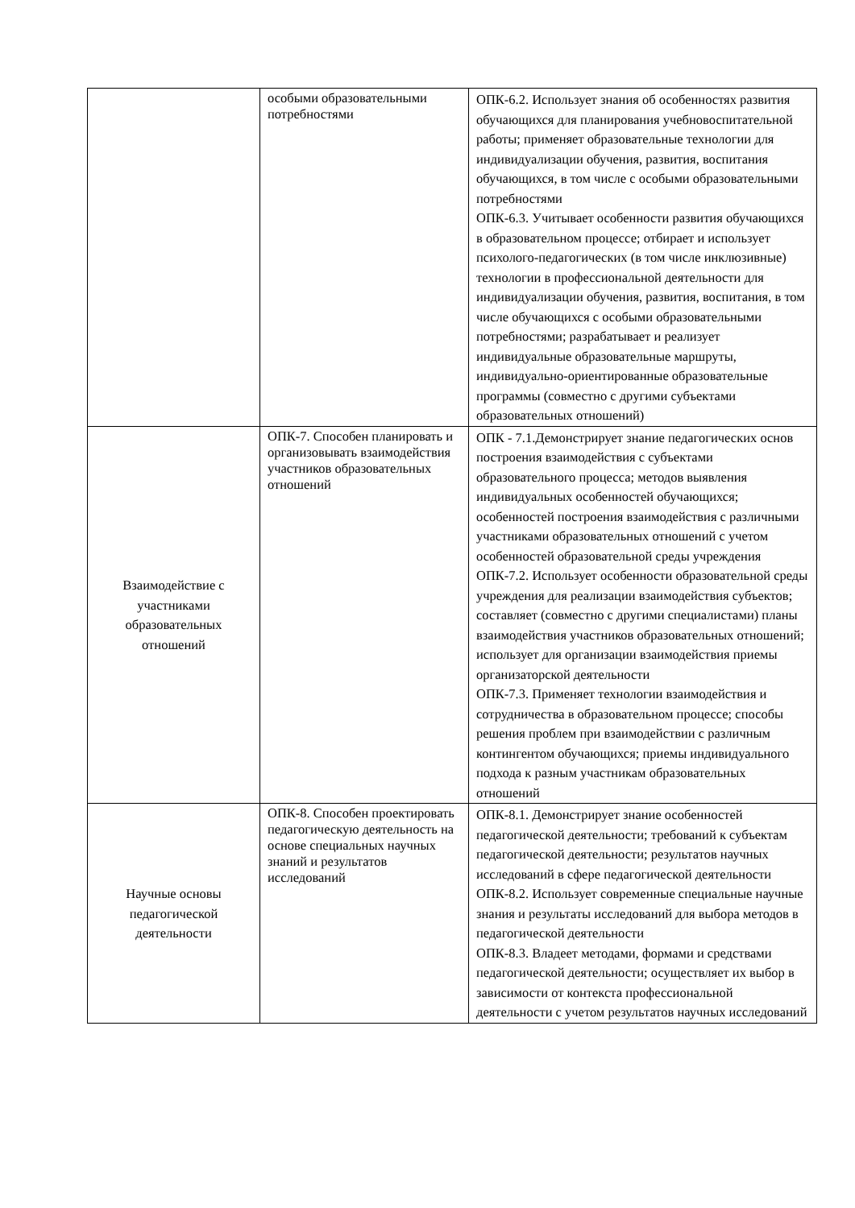| | особыми образовательными потребностями | ОПК-6.2. Использует знания об особенностях развития обучающихся для планирования учебновоспитательной работы; применяет образовательные технологии для индивидуализации обучения, развития, воспитания обучающихся, в том числе с особыми образовательными потребностями ОПК-6.3. Учитывает особенности развития обучающихся в образовательном процессе; отбирает и использует психолого-педагогических (в том числе инклюзивные) технологии в профессиональной деятельности для индивидуализации обучения, развития, воспитания, в том числе обучающихся с особыми образовательными потребностями; разрабатывает и реализует индивидуальные образовательные маршруты, индивидуально-ориентированные образовательные программы (совместно с другими субъектами образовательных отношений) |
| Взаимодействие с участниками образовательных отношений | ОПК-7. Способен планировать и организовывать взаимодействия участников образовательных отношений | ОПК - 7.1.Демонстрирует знание педагогических основ построения взаимодействия с субъектами образовательного процесса; методов выявления индивидуальных особенностей обучающихся; особенностей построения взаимодействия с различными участниками образовательных отношений с учетом особенностей образовательной среды учреждения ОПК-7.2. Использует особенности образовательной среды учреждения для реализации взаимодействия субъектов; составляет (совместно с другими специалистами) планы взаимодействия участников образовательных отношений; использует для организации взаимодействия приемы организаторской деятельности ОПК-7.3. Применяет технологии взаимодействия и сотрудничества в образовательном процессе; способы решения проблем при взаимодействии с различным контингентом обучающихся; приемы индивидуального подхода к разным участникам образовательных отношений |
| Научные основы педагогической деятельности | ОПК-8. Способен проектировать педагогическую деятельность на основе специальных научных знаний и результатов исследований | ОПК-8.1. Демонстрирует знание особенностей педагогической деятельности; требований к субъектам педагогической деятельности; результатов научных исследований в сфере педагогической деятельности ОПК-8.2. Использует современные специальные научные знания и результаты исследований для выбора методов в педагогической деятельности ОПК-8.3. Владеет методами, формами и средствами педагогической деятельности; осуществляет их выбор в зависимости от контекста профессиональной деятельности с учетом результатов научных исследований |